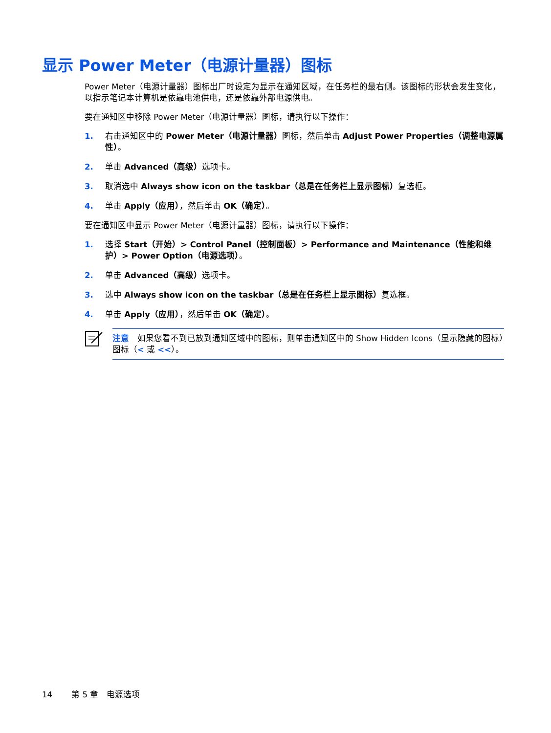显示 Power Meter（电源计量器）图标
Power Meter（电源计量器）图标出厂时设定为显示在通知区域，在任务栏的最右侧。该图标的形状会发生变化，以指示笔记本计算机是依靠电池供电，还是依靠外部电源供电。
要在通知区中移除 Power Meter（电源计量器）图标，请执行以下操作：
1. 右击通知区中的 Power Meter（电源计量器）图标，然后单击 Adjust Power Properties（调整电源属性）。
2. 单击 Advanced（高级）选项卡。
3. 取消选中 Always show icon on the taskbar（总是在任务栏上显示图标）复选框。
4. 单击 Apply（应用），然后单击 OK（确定）。
要在通知区中显示 Power Meter（电源计量器）图标，请执行以下操作：
1. 选择 Start（开始）> Control Panel（控制面板）> Performance and Maintenance（性能和维护）> Power Option（电源选项）。
2. 单击 Advanced（高级）选项卡。
3. 选中 Always show icon on the taskbar（总是在任务栏上显示图标）复选框。
4. 单击 Apply（应用），然后单击 OK（确定）。
注意　如果您看不到已放到通知区域中的图标，则单击通知区中的 Show Hidden Icons（显示隐藏的图标）图标（< 或 <<）。
14 　　第 5 章　电源选项